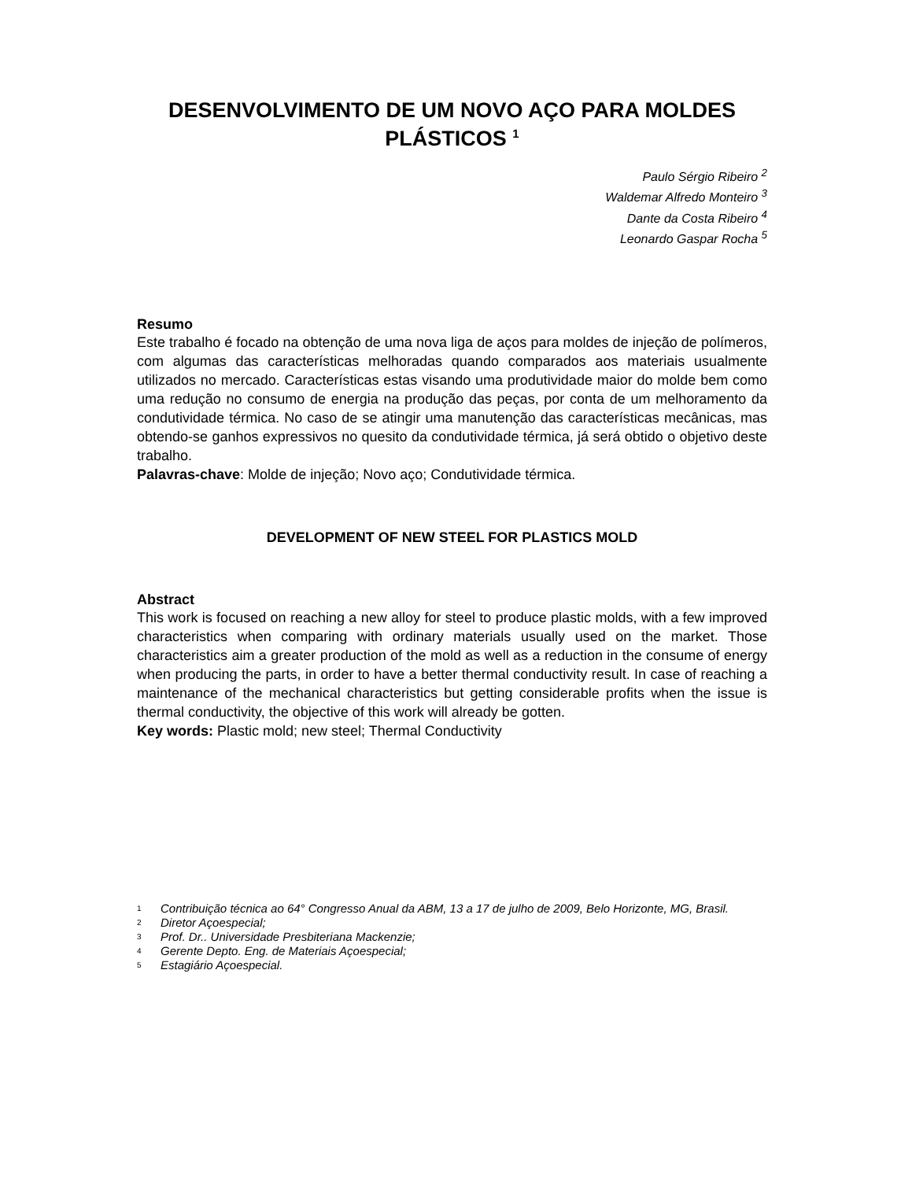DESENVOLVIMENTO DE UM NOVO AÇO PARA MOLDES PLÁSTICOS <sup>1</sup>
Paulo Sérgio Ribeiro <sup>2</sup>
Waldemar Alfredo Monteiro <sup>3</sup>
Dante da Costa Ribeiro <sup>4</sup>
Leonardo Gaspar Rocha <sup>5</sup>
Resumo
Este trabalho é focado na obtenção de uma nova liga de aços para moldes de injeção de polímeros, com algumas das características melhoradas quando comparados aos materiais usualmente utilizados no mercado. Características estas visando uma produtividade maior do molde bem como uma redução no consumo de energia na produção das peças, por conta de um melhoramento da condutividade térmica. No caso de se atingir uma manutenção das características mecânicas, mas obtendo-se ganhos expressivos no quesito da condutividade térmica, já será obtido o objetivo deste trabalho.
Palavras-chave: Molde de injeção; Novo aço; Condutividade térmica.
DEVELOPMENT OF NEW STEEL FOR PLASTICS MOLD
Abstract
This work is focused on reaching a new alloy for steel to produce plastic molds, with a few improved characteristics when comparing with ordinary materials usually used on the market. Those characteristics aim a greater production of the mold as well as a reduction in the consume of energy when producing the parts, in order to have a better thermal conductivity result. In case of reaching a maintenance of the mechanical characteristics but getting considerable profits when the issue is thermal conductivity, the objective of this work will already be gotten.
Key words: Plastic mold; new steel; Thermal Conductivity
1 Contribuição técnica ao 64° Congresso Anual da ABM, 13 a 17 de julho de 2009, Belo Horizonte, MG, Brasil.
2 Diretor Açoespecial;
3 Prof. Dr.. Universidade Presbiteriana Mackenzie;
4 Gerente Depto. Eng. de Materiais Açoespecial;
5 Estagiário Açoespecial.